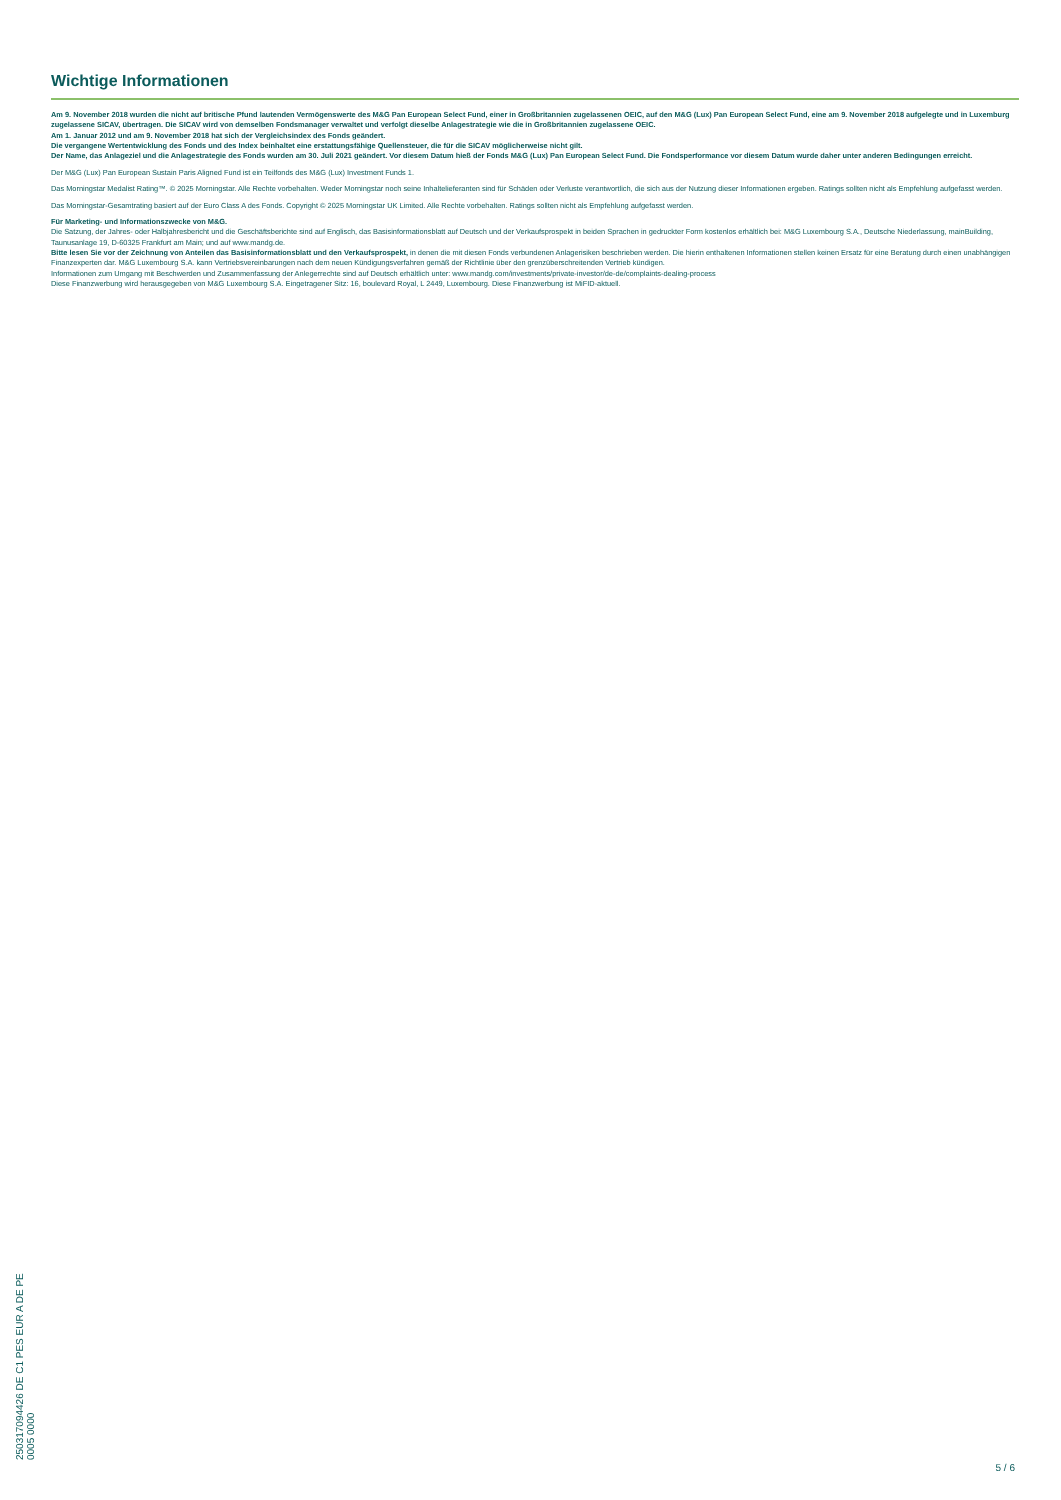Wichtige Informationen
Am 9. November 2018 wurden die nicht auf britische Pfund lautenden Vermögenswerte des M&G Pan European Select Fund, einer in Großbritannien zugelassenen OEIC, auf den M&G (Lux) Pan European Select Fund, eine am 9. November 2018 aufgelegte und in Luxemburg zugelassene SICAV, übertragen. Die SICAV wird von demselben Fondsmanager verwaltet und verfolgt dieselbe Anlagestrategie wie die in Großbritannien zugelassene OEIC.
Am 1. Januar 2012 und am 9. November 2018 hat sich der Vergleichsindex des Fonds geändert.
Die vergangene Wertentwicklung des Fonds und des Index beinhaltet eine erstattungsfähige Quellensteuer, die für die SICAV möglicherweise nicht gilt.
Der Name, das Anlageziel und die Anlagestrategie des Fonds wurden am 30. Juli 2021 geändert. Vor diesem Datum hieß der Fonds M&G (Lux) Pan European Select Fund. Die Fondsperformance vor diesem Datum wurde daher unter anderen Bedingungen erreicht.
Der M&G (Lux) Pan European Sustain Paris Aligned Fund ist ein Teilfonds des M&G (Lux) Investment Funds 1.
Das Morningstar Medalist Rating™. © 2025 Morningstar. Alle Rechte vorbehalten. Weder Morningstar noch seine Inhaltelieferanten sind für Schäden oder Verluste verantwortlich, die sich aus der Nutzung dieser Informationen ergeben. Ratings sollten nicht als Empfehlung aufgefasst werden.
Das Morningstar-Gesamtrating basiert auf der Euro Class A des Fonds. Copyright © 2025 Morningstar UK Limited. Alle Rechte vorbehalten. Ratings sollten nicht als Empfehlung aufgefasst werden.
Für Marketing- und Informationszwecke von M&G.
Die Satzung, der Jahres- oder Halbjahresbericht und die Geschäftsberichte sind auf Englisch, das Basisinformationsblatt auf Deutsch und der Verkaufsprospekt in beiden Sprachen in gedruckter Form kostenlos erhältlich bei: M&G Luxembourg S.A., Deutsche Niederlassung, mainBuilding, Taunusanlage 19, D-60325 Frankfurt am Main; und auf www.mandg.de.
Bitte lesen Sie vor der Zeichnung von Anteilen das Basisinformationsblatt und den Verkaufsprospekt, in denen die mit diesen Fonds verbundenen Anlagerisiken beschrieben werden. Die hierin enthaltenen Informationen stellen keinen Ersatz für eine Beratung durch einen unabhängigen Finanzexperten dar. M&G Luxembourg S.A. kann Vertriebsvereinbarungen nach dem neuen Kündigungsverfahren gemäß der Richtlinie über den grenzüberschreitenden Vertrieb kündigen.
Informationen zum Umgang mit Beschwerden und Zusammenfassung der Anlegerrechte sind auf Deutsch erhältlich unter: www.mandg.com/investments/private-investor/de-de/complaints-dealing-process
Diese Finanzwerbung wird herausgegeben von M&G Luxembourg S.A. Eingetragener Sitz: 16, boulevard Royal, L 2449, Luxembourg. Diese Finanzwerbung ist MiFID-aktuell.
250317094426 DE C1 PES EUR A DE PE 0005 0000
5 / 6